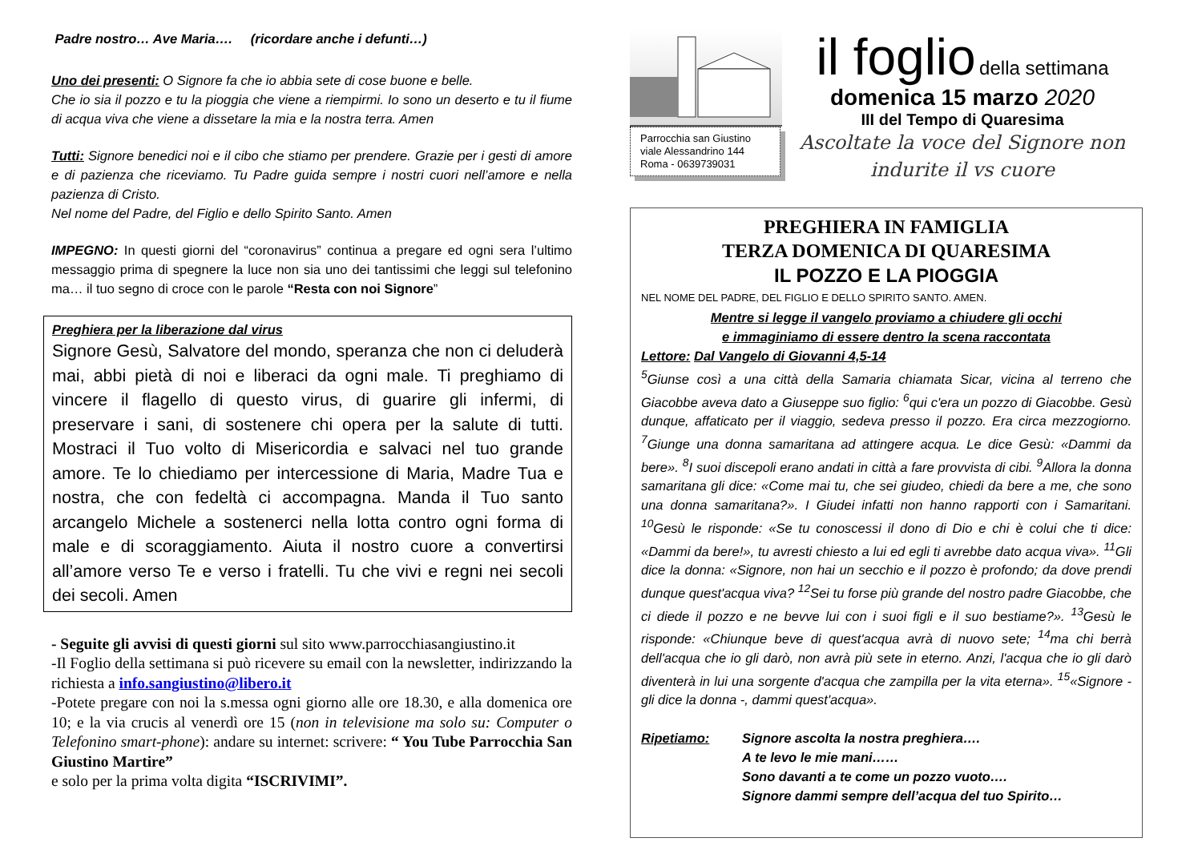Padre nostro… Ave Maria…. (ricordare anche i defunti…)
Uno dei presenti: O Signore fa che io abbia sete di cose buone e belle.
Che io sia il pozzo e tu la pioggia che viene a riempirmi. Io sono un deserto e tu il fiume di acqua viva che viene a dissetare la mia e la nostra terra. Amen
Tutti: Signore benedici noi e il cibo che stiamo per prendere. Grazie per i gesti di amore e di pazienza che riceviamo. Tu Padre guida sempre i nostri cuori nell’amore e nella pazienza di Cristo.
Nel nome del Padre, del Figlio e dello Spirito Santo. Amen
IMPEGNO: In questi giorni del “coronavirus” continua a pregare ed ogni sera l’ultimo messaggio prima di spegnere la luce non sia uno dei tantissimi che leggi sul telefonino ma… il tuo segno di croce con le parole “Resta con noi Signore”
Preghiera per la liberazione dal virus
Signore Gesù, Salvatore del mondo, speranza che non ci deluderà mai, abbi pietà di noi e liberaci da ogni male. Ti preghiamo di vincere il flagello di questo virus, di guarire gli infermi, di preservare i sani, di sostenere chi opera per la salute di tutti. Mostraci il Tuo volto di Misericordia e salvaci nel tuo grande amore. Te lo chiediamo per intercessione di Maria, Madre Tua e nostra, che con fedeltà ci accompagna. Manda il Tuo santo arcangelo Michele a sostenerci nella lotta contro ogni forma di male e di scoraggiamento. Aiuta il nostro cuore a convertirsi all’amore verso Te e verso i fratelli. Tu che vivi e regni nei secoli dei secoli. Amen
- Seguite gli avvisi di questi giorni sul sito www.parrocchiasangiustino.it
-Il Foglio della settimana si può ricevere su email con la newsletter, indirizzando la richiesta a info.sangiustino@libero.it
-Potete pregare con noi la s.messa ogni giorno alle ore 18.30, e alla domenica ore 10; e la via crucis al venerdì ore 15 (non in televisione ma solo su: Computer o Telefonino smart-phone): andare su internet: scrivere: “ You Tube Parrocchia San Giustino Martire”
e solo per la prima volta digita “ISCRIVIMI”.
Parrocchia san Giustino
viale Alessandrino 144
Roma - 0639739031
il foglio della settimana
domenica 15 marzo 2020
III del Tempo di Quaresima
Ascoltate la voce del Signore non indurite il vs cuore
PREGHIERA IN FAMIGLIA
TERZA DOMENICA DI QUARESIMA
IL POZZO E LA PIOGGIA
NEL NOME DEL PADRE, DEL FIGLIO E DELLO SPIRITO SANTO. AMEN.
Mentre si legge il vangelo proviamo a chiudere gli occhi
e immaginiamo di essere dentro la scena raccontata
Lettore: Dal Vangelo di Giovanni 4,5-14
<sup>5</sup> Giunse così a una città della Samaria chiamata Sicar, vicina al terreno che Giacobbe aveva dato a Giuseppe suo figlio: <sup>6</sup>qui c'era un pozzo di Giacobbe. Gesù dunque, affaticato per il viaggio, sedeva presso il pozzo. Era circa mezzogiorno. <sup>7</sup>Giunge una donna samaritana ad attingere acqua. Le dice Gesù: «Dammi da bere». <sup>8</sup>I suoi discepoli erano andati in città a fare provvista di cibi. <sup>9</sup>Allora la donna samaritana gli dice: «Come mai tu, che sei giudeo, chiedi da bere a me, che sono una donna samaritana?». I Giudei infatti non hanno rapporti con i Samaritani. <sup>10</sup>Gesù le risponde: «Se tu conoscessi il dono di Dio e chi è colui che ti dice: «Dammi da bere!», tu avresti chiesto a lui ed egli ti avrebbe dato acqua viva». <sup>11</sup>Gli dice la donna: «Signore, non hai un secchio e il pozzo è profondo; da dove prendi dunque quest'acqua viva? <sup>12</sup>Sei tu forse più grande del nostro padre Giacobbe, che ci diede il pozzo e ne bevve lui con i suoi figli e il suo bestiame?». <sup>13</sup>Gesù le risponde: «Chiunque beve di quest'acqua avrà di nuovo sete; <sup>14</sup>ma chi berrà dell'acqua che io gli darò, non avrà più sete in eterno. Anzi, l'acqua che io gli darò diventerà in lui una sorgente d'acqua che zampilla per la vita eterna». <sup>15</sup>«Signore - gli dice la donna -, dammi quest'acqua».
Ripetiamo: Signore ascolta la nostra preghiera….
A te levo le mie mani……
Sono davanti a te come un pozzo vuoto….
Signore dammi sempre dell’acqua del tuo Spirito…